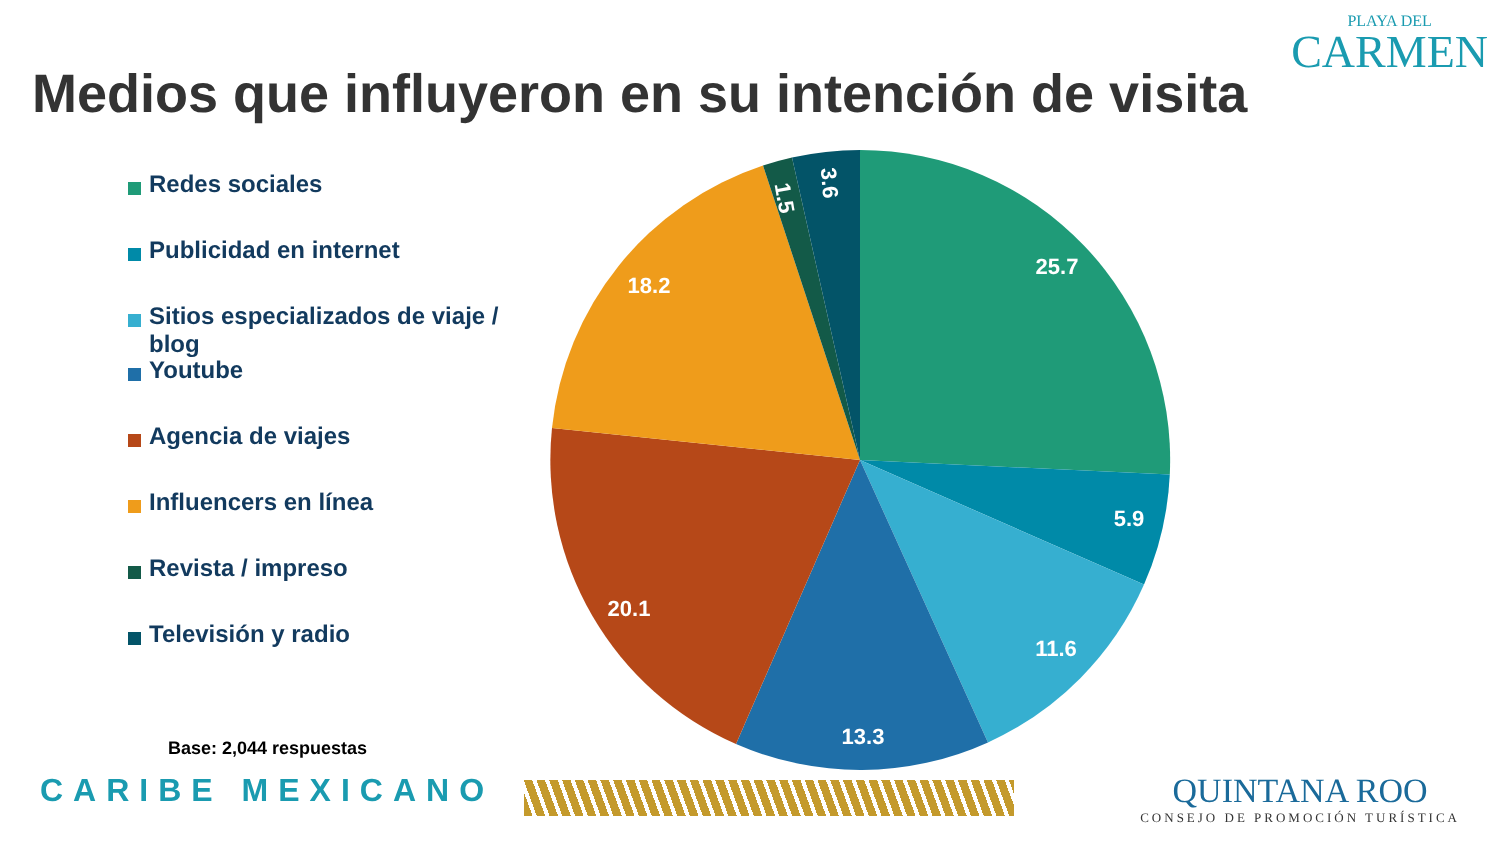PLAYA DEL
CARMEN
Medios que influyeron en su intención de visita
Redes sociales
Publicidad en internet
Sitios especializados de viaje / blog
Youtube
Agencia de viajes
Influencers en línea
Revista / impreso
Televisión y radio
25.7
5.9
11.6
13.3
20.1
18.2
1.5
3.6
Base: 2,044 respuestas
CARIBE MEXICANO
QUINTANA ROO
CONSEJO DE PROMOCIÓN TURÍSTICA